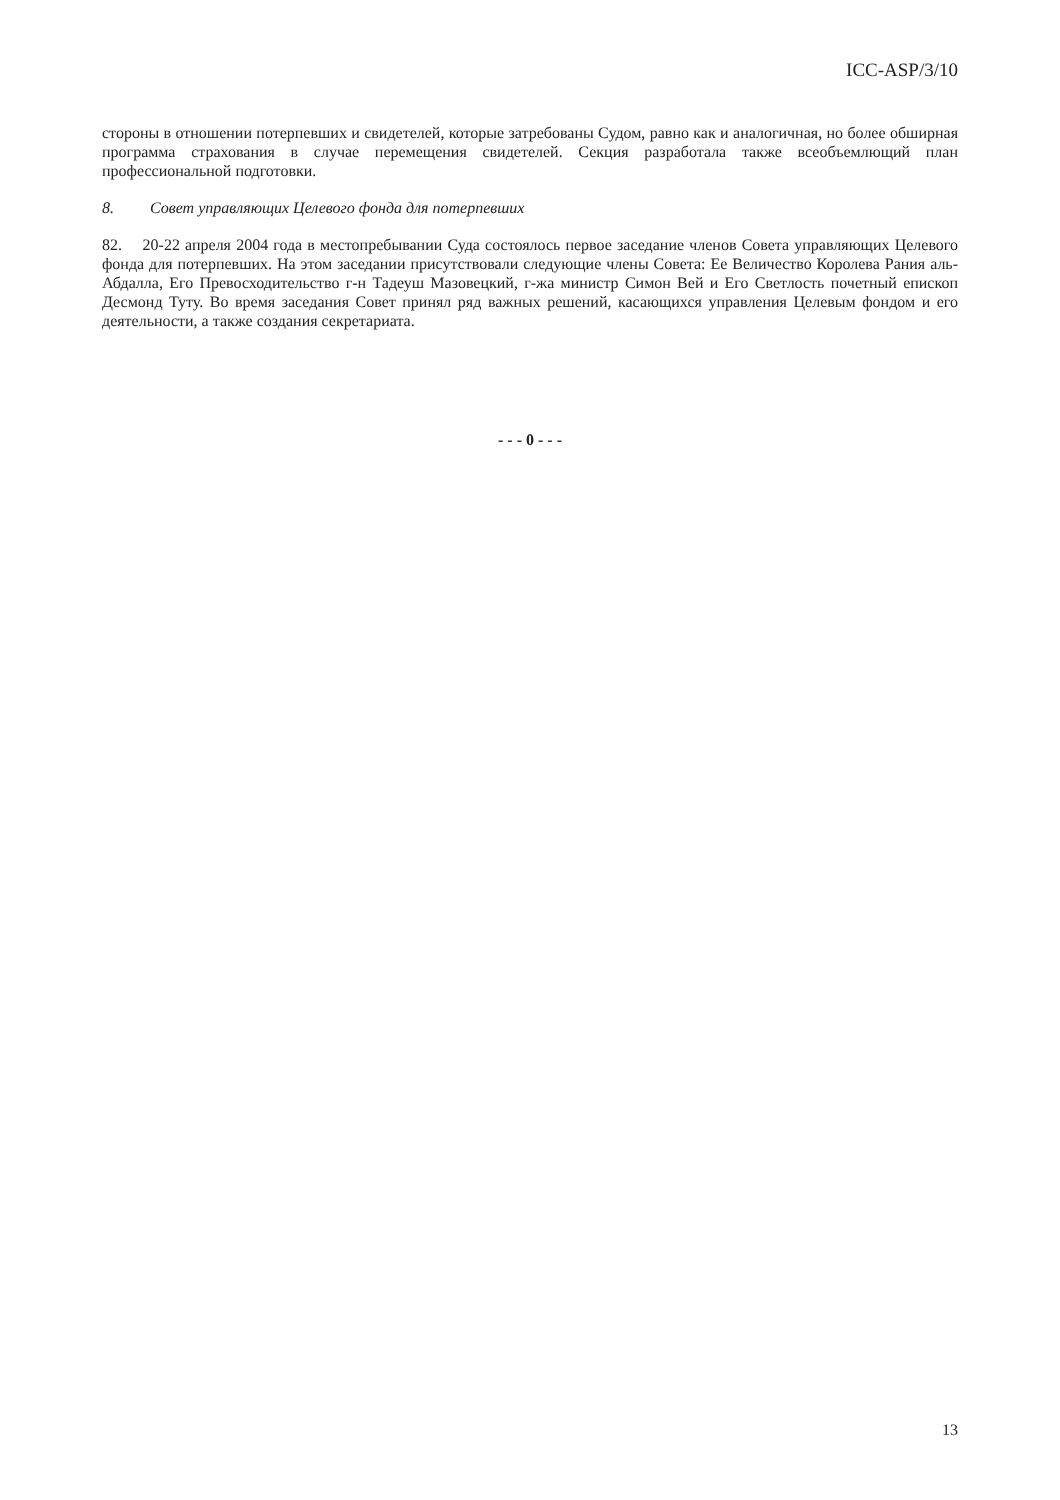ICC-ASP/3/10
стороны в отношении потерпевших и свидетелей, которые затребованы Судом, равно как и аналогичная, но более обширная программа страхования в случае перемещения свидетелей. Секция разработала также всеобъемлющий план профессиональной подготовки.
8. Совет управляющих Целевого фонда для потерпевших
82. 20-22 апреля 2004 года в местопребывании Суда состоялось первое заседание членов Совета управляющих Целевого фонда для потерпевших. На этом заседании присутствовали следующие члены Совета: Ее Величество Королева Рания аль-Абдалла, Его Превосходительство г-н Тадеуш Мазовецкий, г-жа министр Симон Вей и Его Светлость почетный епископ Десмонд Туту. Во время заседания Совет принял ряд важных решений, касающихся управления Целевым фондом и его деятельности, а также создания секретариата.
- - - 0 - - -
13